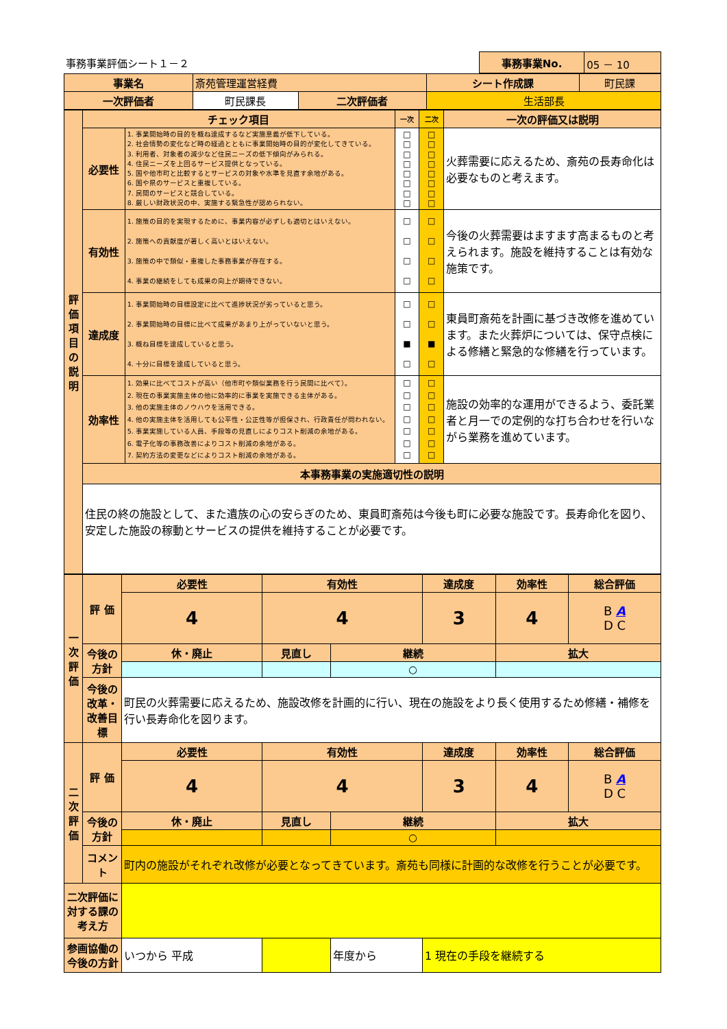| 事務事業評価シート１－２ | 事務事業No. | 05 － 10 |
| 事業名 | 斎苑管理運営経費 | | | シート作成課 | 町民課 |
| 一次評価者 | | 町民課長 | 二次評価者 | 生活部長 | |
| 評価項目の説明 | チェック項目 | | 一次 | 二次 | 一次の評価又は説明 |
| | 必要性 | 1. 事業開始時の目的を概ね達成するなど実施意義が低下している。 2. 社会情勢の変化など時の経過とともに事業開始時の目的が変化してきている。 3. 利用者、対象者の減少など住民ニーズの低下傾向がみられる。 4. 住民ニーズを上回るサービス提供となっている。 5. 国や他市町と比較するとサービスの対象や水準を見直す余地がある。 6. 国や県のサービスと重複している。 7. 民間のサービスと競合している。 8. 厳しい財政状況の中、実施する緊急性が認められない。 | □ □ □ □ □ □ □ □ | □ □ □ □ □ □ □ □ | 火葬需要に応えるため、斎苑の長寿命化は必要なものと考えます。 |
| | 有効性 | 1. 施策の目的を実現するために、事業内容が必ずしも適切とはいえない。 2. 施策への貢献度が著しく高いとはいえない。 3. 施策の中で類似・重複した事務事業が存在する。 4. 事業の継続をしても成果の向上が期待できない。 | □ □ □ □ | □ □ □ □ | 今後の火葬需要はますます高まるものと考えられます。施設を維持することは有効な施策です。 |
| | 達成度 | 1. 事業開始時の目標設定に比べて進捗状況が劣っていると思う。 2. 事業開始時の目標に比べて成果があまり上がっていないと思う。 3. 概ね目標を達成していると思う。 4. 十分に目標を達成していると思う。 | □ □ ■ □ | □ □ ■ □ | 東員町斎苑を計画に基づき改修を進めています。また火葬炉については、保守点検による修繕と緊急的な修繕を行っています。 |
| | 効率性 | 1. 効果に比べてコストが高い（他市町や類似業務を行う民間に比べて）。 2. 現在の事業実施主体の他に効率的に事業を実施できる主体がある。 3. 他の実施主体のノウハウを活用できる。 4. 他の実施主体を活用しても公平性・公正性等が担保され、行政責任が問われない。 5. 事業実施している人員、手段等の見直しによりコスト削減の余地がある。 6. 電子化等の事務改善によりコスト削減の余地がある。 7. 契約方法の変更などによりコスト削減の余地がある。 | □ □ □ □ □ □ □ | □ □ □ □ □ □ □ | 施設の効率的な運用ができるよう、委託業者と月一での定例的な打ち合わせを行いながら業務を進めています。 |
| | 本事務事業の実施適切性の説明 住民の終の施設として、また遺族の心の安らぎのため、東員町斎苑は今後も町に必要な施設です。長寿命化を図り、安定した施設の稼動とサービスの提供を維持することが必要です。 | | | | |
| 一次評価 | 評 価 | 必要性 | | 有効性 | | 達成度 | 効率性 | 総合評価 |
| | | 4 | | 4 | | 3 | 4 | B A D C |
| | 今後の方針 | 休・廃止 | 見直し | | 継続 | | 拡大 | |
| | | | | | ○ | | | |
| | 今後の改革・改善目標 | 町民の火葬需要に応えるため、施設改修を計画的に行い、現在の施設をより長く使用するため修繕・補修を行い長寿命化を図ります。 | | | | | | |
| 二次評価 | 評 価 | 必要性 | | 有効性 | | 達成度 | 効率性 | 総合評価 |
| | | 4 | | 4 | | 3 | 4 | B A D C |
| | 今後の方針 | 休・廃止 | 見直し | | 継続 | | 拡大 | |
| | | | | | ○ | | | |
| | コメント | 町内の施設がそれぞれ改修が必要となってきています。斎苑も同様に計画的な改修を行うことが必要です。 | | | | | | |
| 二次評価に対する課の考え方 | | | | | | | | |
| 参画協働の今後の方針 | | いつから 平成 | | | 年度から | 1 現在の手段を継続する | | |